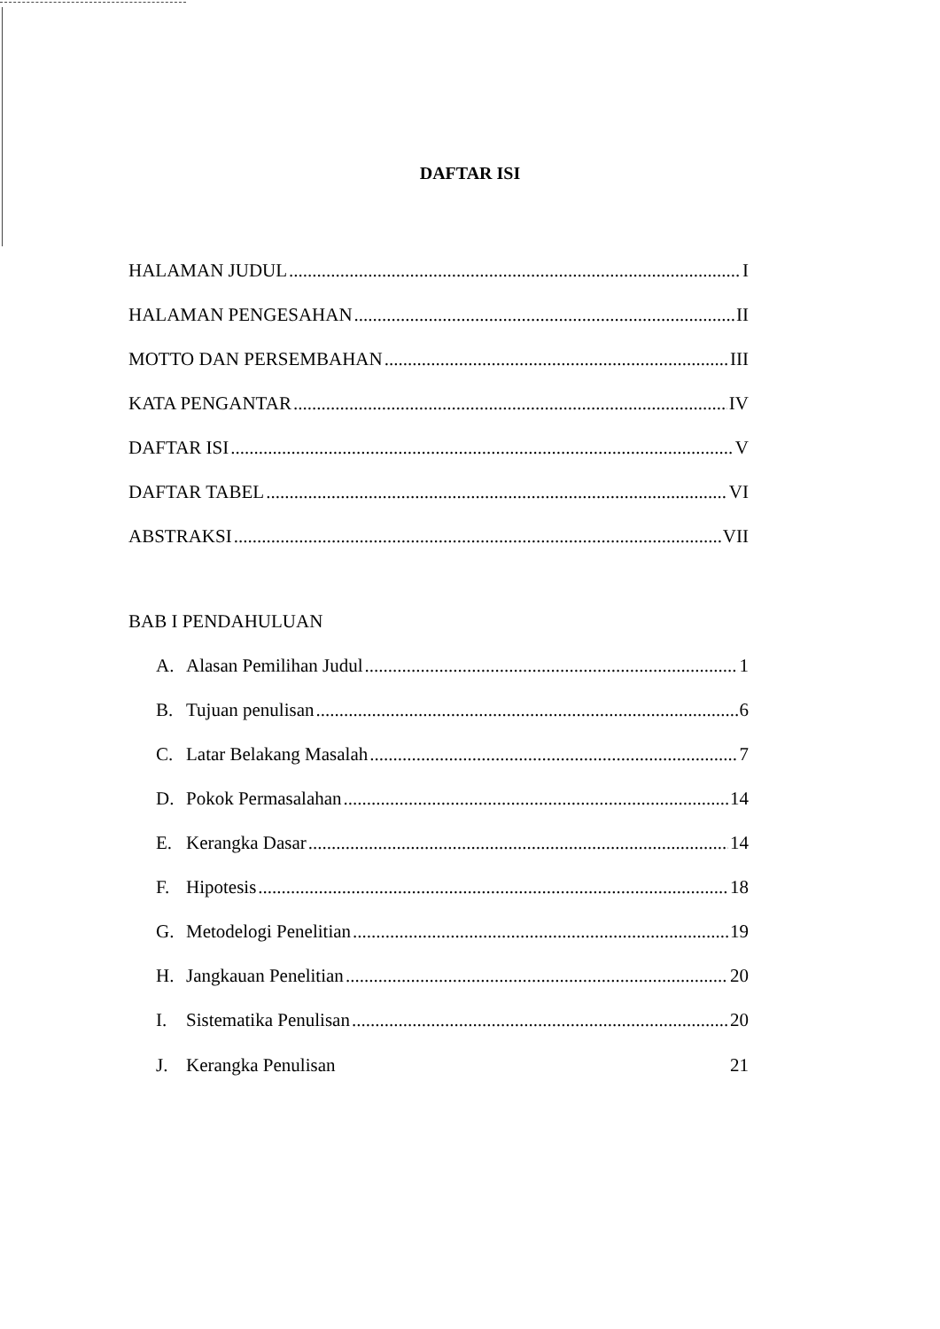DAFTAR ISI
HALAMAN JUDUL I
HALAMAN PENGESAHAN II
MOTTO DAN PERSEMBAHAN III
KATA PENGANTAR IV
DAFTAR ISI V
DAFTAR TABEL VI
ABSTRAKSI VII
BAB I PENDAHULUAN
A. Alasan Pemilihan Judul 1
B. Tujuan penulisan 6
C. Latar Belakang Masalah 7
D. Pokok Permasalahan 14
E. Kerangka Dasar 14
F. Hipotesis 18
G. Metodelogi Penelitian 19
H. Jangkauan Penelitian 20
I. Sistematika Penulisan 20
J. Kerangka Penulisan 21